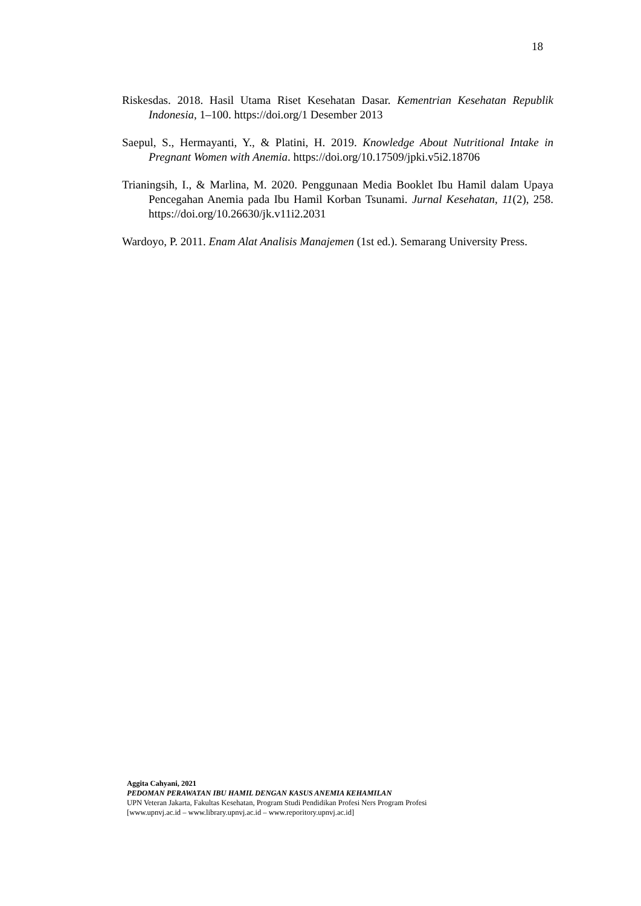18
Riskesdas. 2018. Hasil Utama Riset Kesehatan Dasar. Kementrian Kesehatan Republik Indonesia, 1–100. https://doi.org/1 Desember 2013
Saepul, S., Hermayanti, Y., & Platini, H. 2019. Knowledge About Nutritional Intake in Pregnant Women with Anemia. https://doi.org/10.17509/jpki.v5i2.18706
Trianingsih, I., & Marlina, M. 2020. Penggunaan Media Booklet Ibu Hamil dalam Upaya Pencegahan Anemia pada Ibu Hamil Korban Tsunami. Jurnal Kesehatan, 11(2), 258. https://doi.org/10.26630/jk.v11i2.2031
Wardoyo, P. 2011. Enam Alat Analisis Manajemen (1st ed.). Semarang University Press.
Aggita Cahyani, 2021
PEDOMAN PERAWATAN IBU HAMIL DENGAN KASUS ANEMIA KEHAMILAN
UPN Veteran Jakarta, Fakultas Kesehatan, Program Studi Pendidikan Profesi Ners Program Profesi
[www.upnvj.ac.id – www.library.upnvj.ac.id – www.reporitory.upnvj.ac.id]